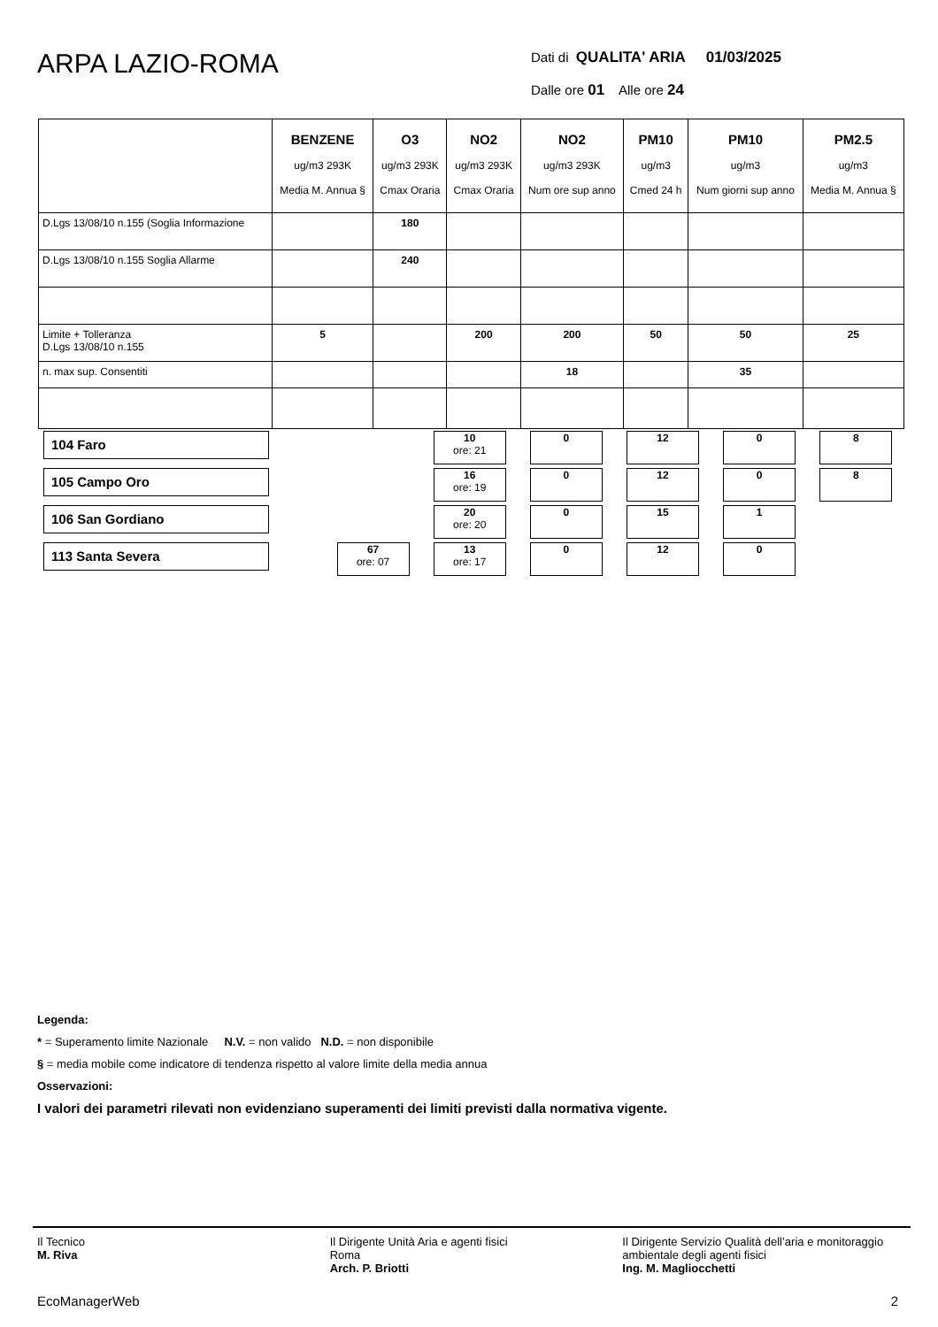ARPA LAZIO-ROMA
Dati di QUALITA' ARIA 01/03/2025
Dalle ore 01 Alle ore 24
| | BENZENE ug/m3 293K Media M. Annua § | O3 ug/m3 293K Cmax Oraria | NO2 ug/m3 293K Cmax Oraria | NO2 ug/m3 293K Num ore sup anno | PM10 ug/m3 Cmed 24 h | PM10 ug/m3 Num giorni sup anno | PM2.5 ug/m3 Media M. Annua § |
| --- | --- | --- | --- | --- | --- | --- | --- |
| D.Lgs 13/08/10 n.155 (Soglia Informazione | | 180 | | | | | |
| D.Lgs 13/08/10 n.155 Soglia Allarme | | 240 | | | | | |
| Limite + Tolleranza D.Lgs 13/08/10 n.155 | 5 | | 200 | 200 | 50 | 50 | 25 |
| n. max sup. Consentiti | | | | 18 | | 35 | |
| 104 Faro | | | 10 ore: 21 | 0 | 12 | 0 | 8 |
| 105 Campo Oro | | | 16 ore: 19 | 0 | 12 | 0 | 8 |
| 106 San Gordiano | | | 20 ore: 20 | 0 | 15 | 1 | |
| 113 Santa Severa | | 67 ore: 07 | 13 ore: 17 | 0 | 12 | 0 | |
Legenda:
* = Superamento limite Nazionale N.V. = non valido N.D. = non disponibile
§ = media mobile come indicatore di tendenza rispetto al valore limite della media annua
Osservazioni:
I valori dei parametri rilevati non evidenziano superamenti dei limiti previsti dalla normativa vigente.
Il Tecnico
M. Riva
Il Dirigente Unità Aria e agenti fisici
Roma
Arch. P. Briotti
Il Dirigente Servizio Qualità dell’aria e monitoraggio ambientale degli agenti fisici
Ing. M. Magliocchetti
EcoManagerWeb 2